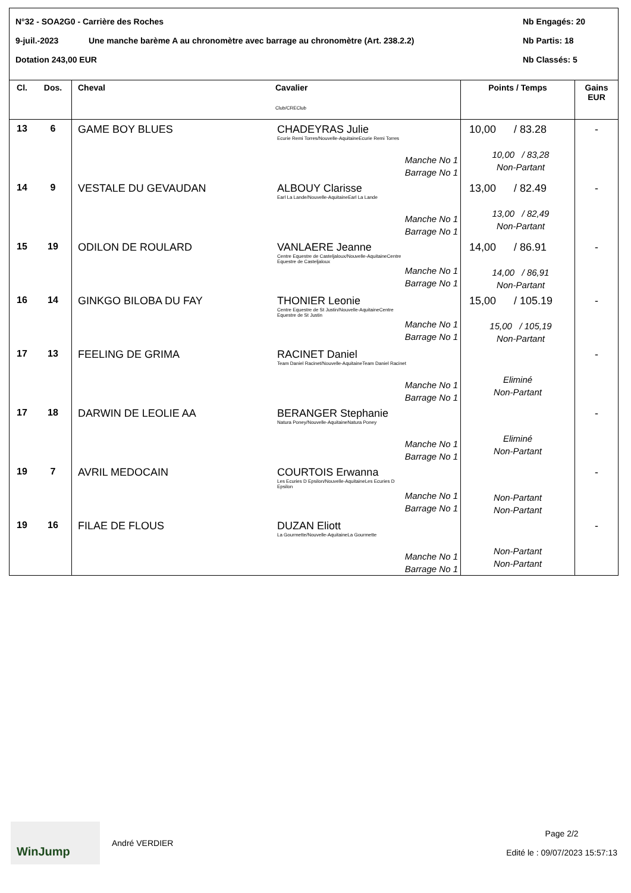N°32 - SOA2G0 - Carrière des Roches Nb Engagés: 20
9-juil.-2023 Une manche barème A au chronomètre avec barrage au chronomètre (Art. 238.2.2) Nb Partis: 18
Dotation 243,00 EUR Nb Classés: 5
| Cl. | Dos. | Cheval | Cavalier Club/CREClub | Points / Temps | Gains EUR |
| --- | --- | --- | --- | --- | --- |
| 13 | 6 | GAME BOY BLUES | CHADEYRAS Julie Ecurie Remi Torres/Nouvelle-AquitaineEcurie Remi Torres Manche No 1 Barrage No 1 | 10,00 / 83.28 10,00 / 83,28 Non-Partant | - |
| 14 | 9 | VESTALE DU GEVAUDAN | ALBOUY Clarisse Earl La Lande/Nouvelle-AquitaineEarl La Lande Manche No 1 Barrage No 1 | 13,00 / 82.49 13,00 / 82,49 Non-Partant | - |
| 15 | 19 | ODILON DE ROULARD | VANLAERE Jeanne Centre Equestre de Casteljaloux/Nouvelle-AquitaineCentre Equestre de Casteljaloux Manche No 1 Barrage No 1 | 14,00 / 86.91 14,00 / 86,91 Non-Partant | - |
| 16 | 14 | GINKGO BILOBA DU FAY | THONIER Leonie Centre Equestre de St Justin/Nouvelle-AquitaineCentre Equestre de St Justin Manche No 1 Barrage No 1 | 15,00 / 105.19 15,00 / 105,19 Non-Partant | - |
| 17 | 13 | FEELING DE GRIMA | RACINET Daniel Team Daniel Racinet/Nouvelle-AquitaineTeam Daniel Racinet Manche No 1 Barrage No 1 | Eliminé Non-Partant | - |
| 17 | 18 | DARWIN DE LEOLIE AA | BERANGER Stephanie Natura Poney/Nouvelle-AquitaineNatura Poney Manche No 1 Barrage No 1 | Eliminé Non-Partant | - |
| 19 | 7 | AVRIL MEDOCAIN | COURTOIS Erwanna Les Ecuries D Epsilon/Nouvelle-AquitaineLes Ecuries D Epsilon Manche No 1 Barrage No 1 | Non-Partant Non-Partant | - |
| 19 | 16 | FILAE DE FLOUS | DUZAN Eliott La Gourmette/Nouvelle-AquitaineLa Gourmette Manche No 1 Barrage No 1 | Non-Partant Non-Partant | - |
WinJump
André VERDIER
Page 2/2
Edité le : 09/07/2023 15:57:13